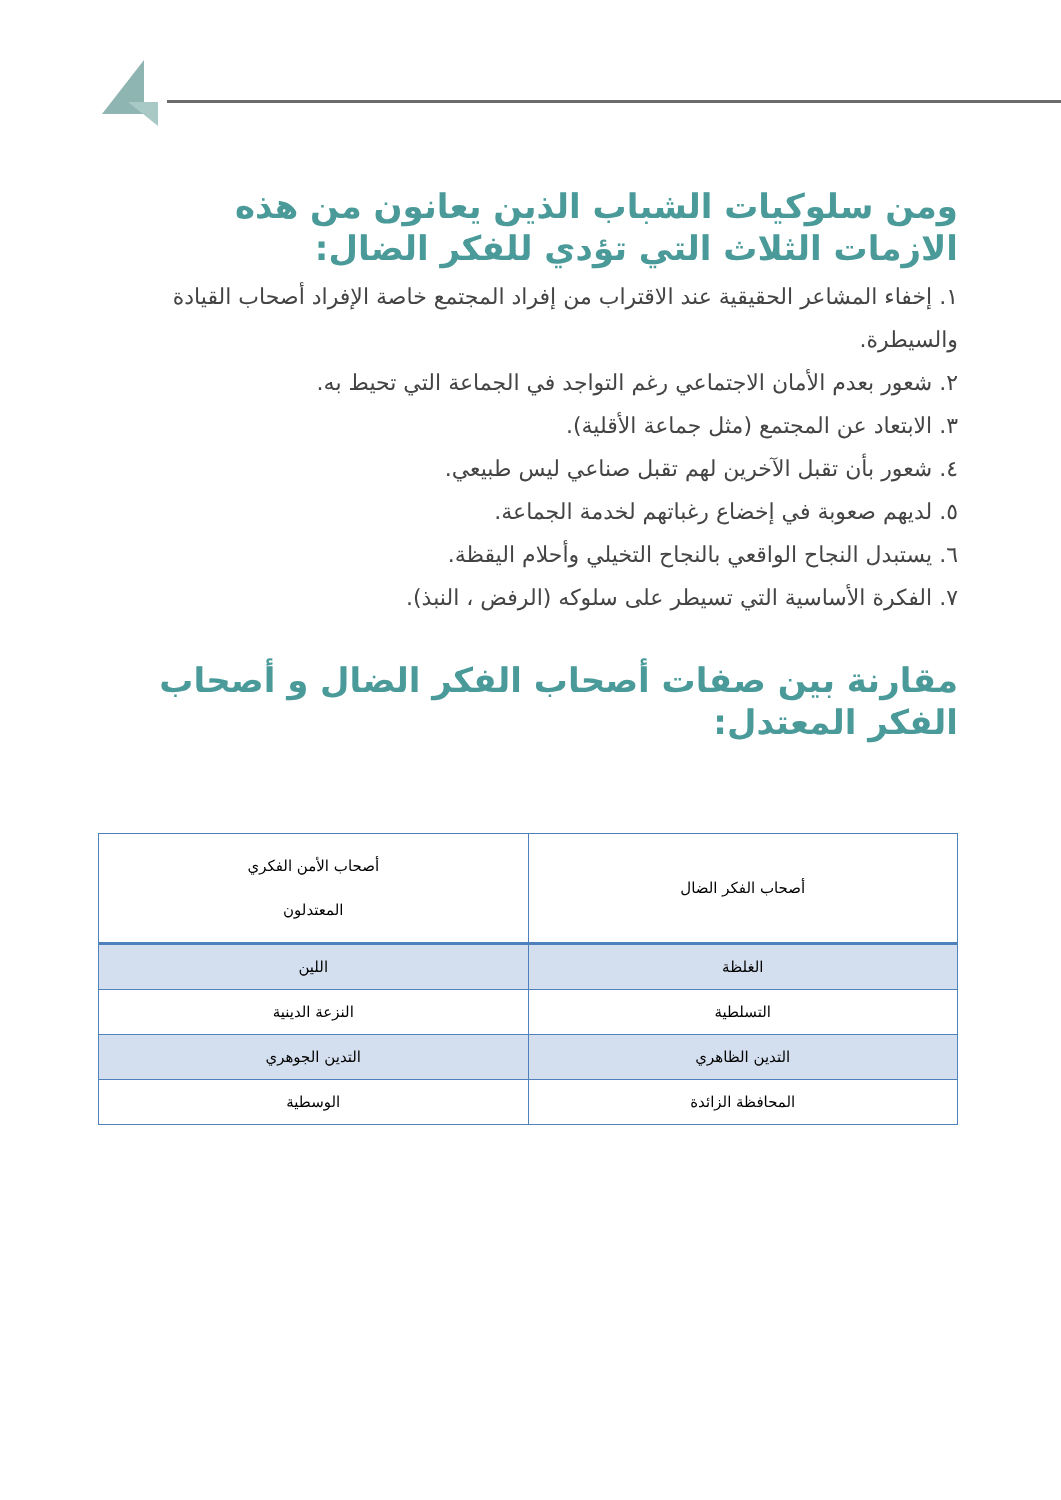ومن سلوكيات الشباب الذين يعانون من هذه الازمات الثلاث التي تؤدي للفكر الضال:
١. إخفاء المشاعر الحقيقية عند الاقتراب من إفراد المجتمع خاصة الإفراد أصحاب القيادة والسيطرة.
٢. شعور بعدم الأمان الاجتماعي رغم التواجد في الجماعة التي تحيط به.
٣. الابتعاد عن المجتمع (مثل جماعة الأقلية).
٤. شعور بأن تقبل الآخرين لهم تقبل صناعي ليس طبيعي.
٥. لديهم صعوبة في إخضاع رغباتهم لخدمة الجماعة.
٦. يستبدل النجاح الواقعي بالنجاح التخيلي وأحلام اليقظة.
٧. الفكرة الأساسية التي تسيطر على سلوكه (الرفض ، النبذ).
مقارنة بين صفات أصحاب الفكر الضال و أصحاب الفكر المعتدل:
| أصحاب الفكر الضال | أصحاب الأمن الفكري المعتدلون |
| الغلظة | اللين |
| التسلطية | النزعة الدينية |
| التدين الظاهري | التدين الجوهري |
| المحافظة الزائدة | الوسطية |